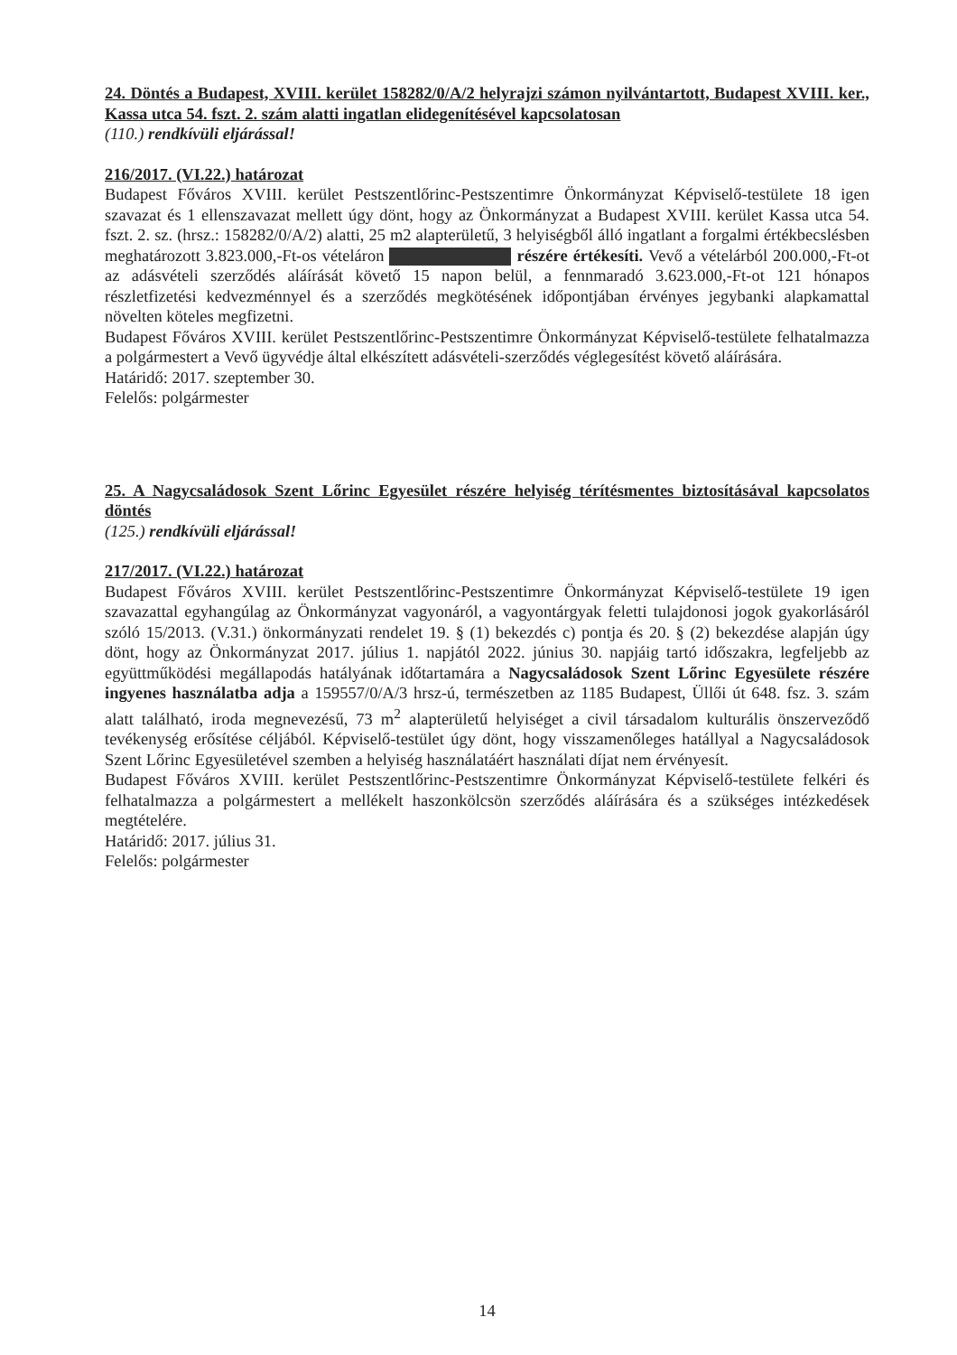24. Döntés a Budapest, XVIII. kerület 158282/0/A/2 helyrajzi számon nyilvántartott, Budapest XVIII. ker., Kassa utca 54. fszt. 2. szám alatti ingatlan elidegenítésével kapcsolatosan
(110.) rendkívüli eljárással!
216/2017. (VI.22.) határozat
Budapest Főváros XVIII. kerület Pestszentlőrinc-Pestszentimre Önkormányzat Képviselő-testülete 18 igen szavazat és 1 ellenszavazat mellett úgy dönt, hogy az Önkormányzat a Budapest XVIII. kerület Kassa utca 54. fszt. 2. sz. (hrsz.: 158282/0/A/2) alatti, 25 m2 alapterületű, 3 helyiségből álló ingatlant a forgalmi értékbecslésben meghatározott 3.823.000,-Ft-os vételáron részére értékesíti. Vevő a vételárból 200.000,-Ft-ot az adásvételi szerződés aláírását követő 15 napon belül, a fennmaradó 3.623.000,-Ft-ot 121 hónapos részletfizetési kedvezménnyel és a szerződés megkötésének időpontjában érvényes jegybanki alapkamattal növelten köteles megfizetni.
Budapest Főváros XVIII. kerület Pestszentlőrinc-Pestszentimre Önkormányzat Képviselő-testülete felhatalmazza a polgármestert a Vevő ügyvédje által elkészített adásvételi-szerződés véglegesítést követő aláírására.
Határidő: 2017. szeptember 30.
Felelős: polgármester
25. A Nagycsaládosok Szent Lőrinc Egyesület részére helyiség térítésmentes biztosításával kapcsolatos döntés
(125.) rendkívüli eljárással!
217/2017. (VI.22.) határozat
Budapest Főváros XVIII. kerület Pestszentlőrinc-Pestszentimre Önkormányzat Képviselő-testülete 19 igen szavazattal egyhangúlag az Önkormányzat vagyonáról, a vagyontárgyak feletti tulajdonosi jogok gyakorlásáról szóló 15/2013. (V.31.) önkormányzati rendelet 19. § (1) bekezdés c) pontja és 20. § (2) bekezdése alapján úgy dönt, hogy az Önkormányzat 2017. július 1. napjától 2022. június 30. napjáig tartó időszakra, legfeljebb az együttműködési megállapodás hatályának időtartamára a Nagycsaládosok Szent Lőrinc Egyesülete részére ingyenes használatba adja a 159557/0/A/3 hrsz-ú, természetben az 1185 Budapest, Üllői út 648. fsz. 3. szám alatt található, iroda megnevezésű, 73 m<sup>2</sup> alapterületű helyiséget a civil társadalom kulturális önszerveződő tevékenység erősítése céljából. Képviselő-testület úgy dönt, hogy visszamenőleges hatállyal a Nagycsaládosok Szent Lőrinc Egyesületével szemben a helyiség használatáért használati díjat nem érvényesít.
Budapest Főváros XVIII. kerület Pestszentlőrinc-Pestszentimre Önkormányzat Képviselő-testülete felkéri és felhatalmazza a polgármestert a mellékelt haszonkölcsön szerződés aláírására és a szükséges intézkedések megtételére.
Határidő: 2017. július 31.
Felelős: polgármester
14